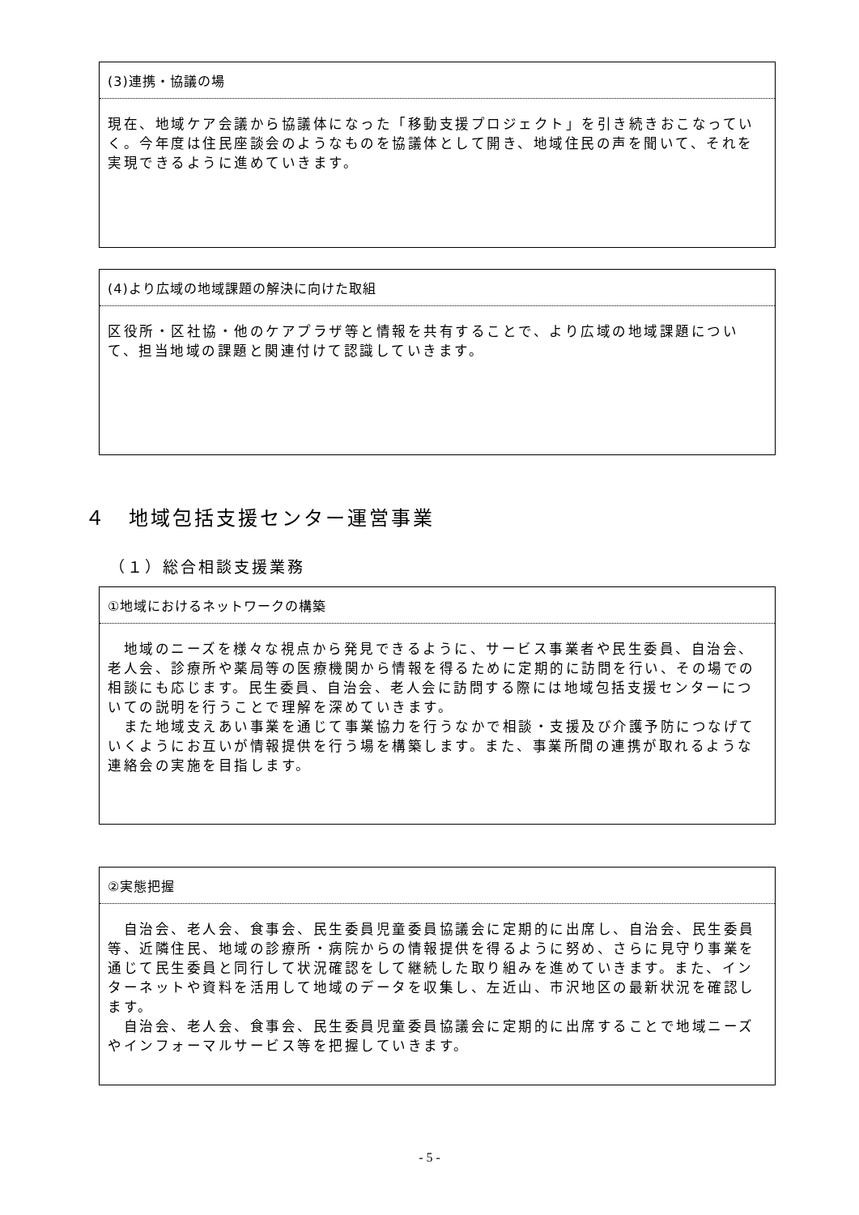(3)連携・協議の場
現在、地域ケア会議から協議体になった「移動支援プロジェクト」を引き続きおこなっていく。今年度は住民座談会のようなものを協議体として開き、地域住民の声を聞いて、それを実現できるように進めていきます。
(4)より広域の地域課題の解決に向けた取組
区役所・区社協・他のケアプラザ等と情報を共有することで、より広域の地域課題について、担当地域の課題と関連付けて認識していきます。
４　地域包括支援センター運営事業
（１）総合相談支援業務
①地域におけるネットワークの構築
　地域のニーズを様々な視点から発見できるように、サービス事業者や民生委員、自治会、老人会、診療所や薬局等の医療機関から情報を得るために定期的に訪問を行い、その場での相談にも応じます。民生委員、自治会、老人会に訪問する際には地域包括支援センターについての説明を行うことで理解を深めていきます。
　また地域支えあい事業を通じて事業協力を行うなかで相談・支援及び介護予防につなげていくようにお互いが情報提供を行う場を構築します。また、事業所間の連携が取れるような連絡会の実施を目指します。
②実態把握
　自治会、老人会、食事会、民生委員児童委員協議会に定期的に出席し、自治会、民生委員等、近隣住民、地域の診療所・病院からの情報提供を得るように努め、さらに見守り事業を通じて民生委員と同行して状況確認をして継続した取り組みを進めていきます。また、インターネットや資料を活用して地域のデータを収集し、左近山、市沢地区の最新状況を確認します。
　自治会、老人会、食事会、民生委員児童委員協議会に定期的に出席することで地域ニーズやインフォーマルサービス等を把握していきます。
- 5 -